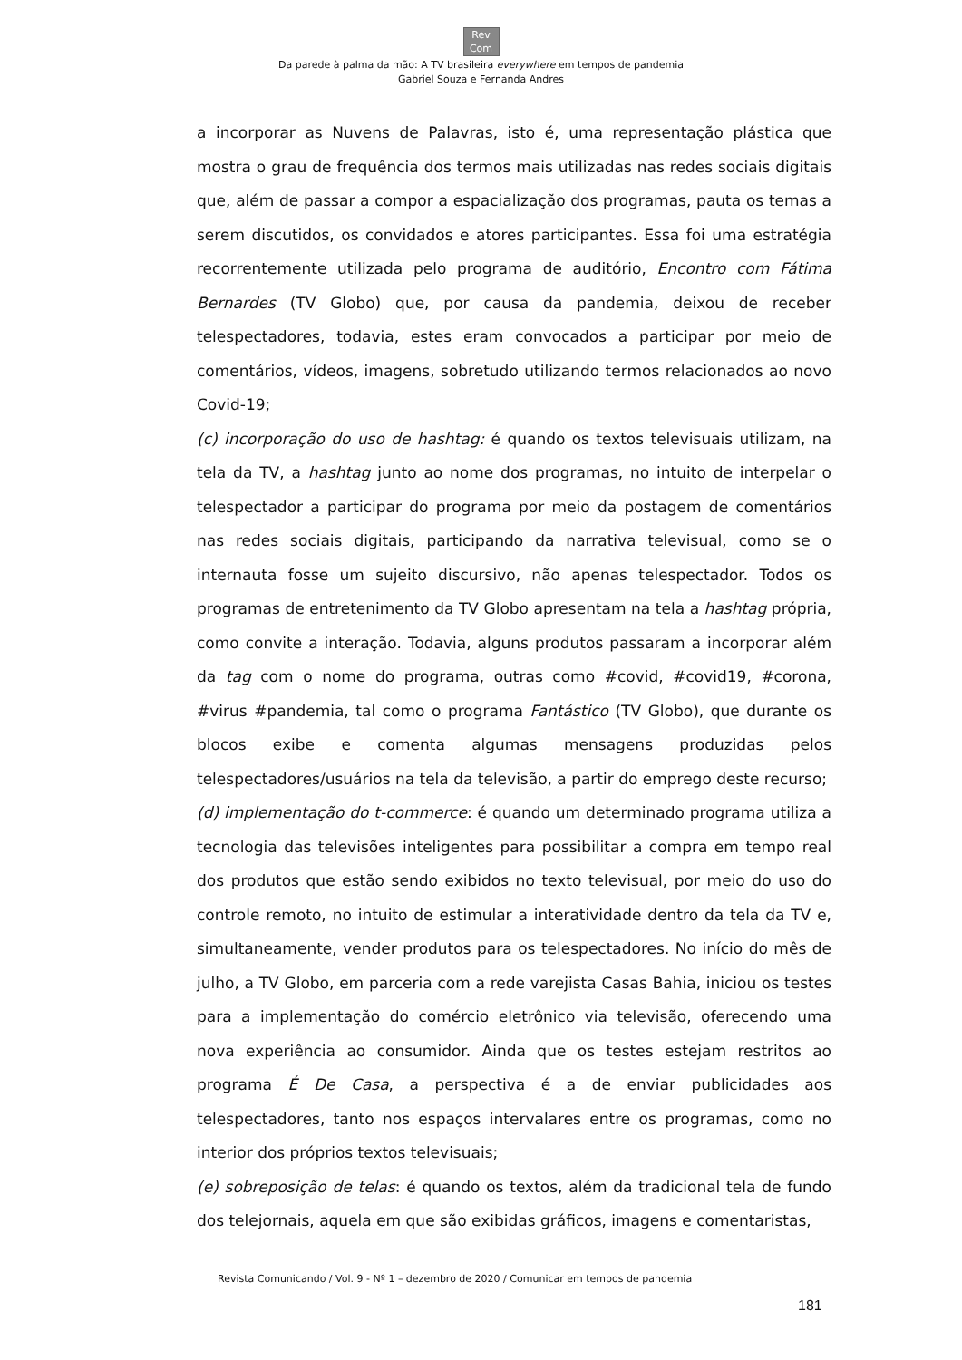Rev
Com
Da parede à palma da mão: A TV brasileira everywhere em tempos de pandemia
Gabriel Souza e Fernanda Andres
a incorporar as Nuvens de Palavras, isto é, uma representação plástica que mostra o grau de frequência dos termos mais utilizadas nas redes sociais digitais que, além de passar a compor a espacialização dos programas, pauta os temas a serem discutidos, os convidados e atores participantes. Essa foi uma estratégia recorrentemente utilizada pelo programa de auditório, Encontro com Fátima Bernardes (TV Globo) que, por causa da pandemia, deixou de receber telespectadores, todavia, estes eram convocados a participar por meio de comentários, vídeos, imagens, sobretudo utilizando termos relacionados ao novo Covid-19;
(c) incorporação do uso de hashtag: é quando os textos televisuais utilizam, na tela da TV, a hashtag junto ao nome dos programas, no intuito de interpelar o telespectador a participar do programa por meio da postagem de comentários nas redes sociais digitais, participando da narrativa televisual, como se o internauta fosse um sujeito discursivo, não apenas telespectador. Todos os programas de entretenimento da TV Globo apresentam na tela a hashtag própria, como convite a interação. Todavia, alguns produtos passaram a incorporar além da tag com o nome do programa, outras como #covid, #covid19, #corona, #virus #pandemia, tal como o programa Fantástico (TV Globo), que durante os blocos exibe e comenta algumas mensagens produzidas pelos telespectadores/usuários na tela da televisão, a partir do emprego deste recurso;
(d) implementação do t-commerce: é quando um determinado programa utiliza a tecnologia das televisões inteligentes para possibilitar a compra em tempo real dos produtos que estão sendo exibidos no texto televisual, por meio do uso do controle remoto, no intuito de estimular a interatividade dentro da tela da TV e, simultaneamente, vender produtos para os telespectadores. No início do mês de julho, a TV Globo, em parceria com a rede varejista Casas Bahia, iniciou os testes para a implementação do comércio eletrônico via televisão, oferecendo uma nova experiência ao consumidor. Ainda que os testes estejam restritos ao programa É De Casa, a perspectiva é a de enviar publicidades aos telespectadores, tanto nos espaços intervalares entre os programas, como no interior dos próprios textos televisuais;
(e) sobreposição de telas: é quando os textos, além da tradicional tela de fundo dos telejornais, aquela em que são exibidas gráficos, imagens e comentaristas,
Revista Comunicando / Vol. 9 - Nº 1 – dezembro de 2020 / Comunicar em tempos de pandemia
181